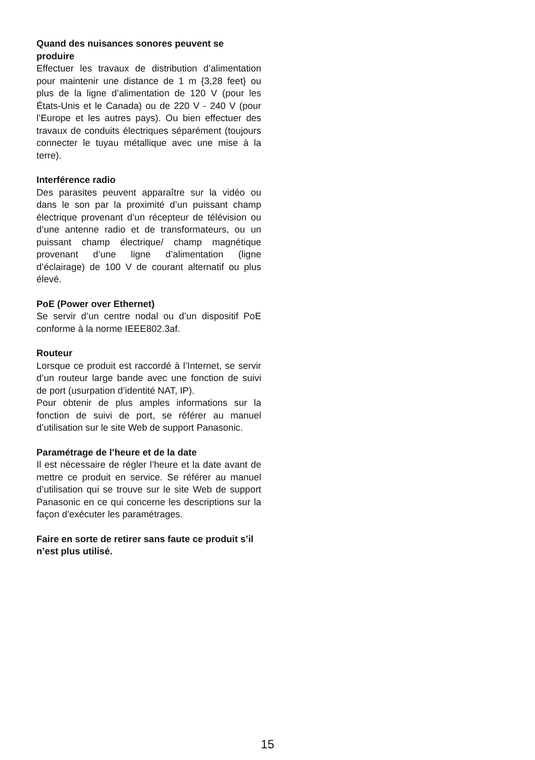Quand des nuisances sonores peuvent se produire
Effectuer les travaux de distribution d’alimentation pour maintenir une distance de 1 m {3,28 feet} ou plus de la ligne d’alimentation de 120 V (pour les États-Unis et le Canada) ou de 220 V - 240 V (pour l’Europe et les autres pays). Ou bien effectuer des travaux de conduits électriques séparément (toujours connecter le tuyau métallique avec une mise à la terre).
Interférence radio
Des parasites peuvent apparaître sur la vidéo ou dans le son par la proximité d’un puissant champ électrique provenant d’un récepteur de télévision ou d’une antenne radio et de transformateurs, ou un puissant champ électrique/ champ magnétique provenant d’une ligne d’alimentation (ligne d’éclairage) de 100 V de courant alternatif ou plus élevé.
PoE (Power over Ethernet)
Se servir d’un centre nodal ou d’un dispositif PoE conforme à la norme IEEE802.3af.
Routeur
Lorsque ce produit est raccordé à l’Internet, se servir d’un routeur large bande avec une fonction de suivi de port (usurpation d’identité NAT, IP).
Pour obtenir de plus amples informations sur la fonction de suivi de port, se référer au manuel d’utilisation sur le site Web de support Panasonic.
Paramétrage de l’heure et de la date
Il est nécessaire de régler l’heure et la date avant de mettre ce produit en service. Se référer au manuel d’utilisation qui se trouve sur le site Web de support Panasonic en ce qui concerne les descriptions sur la façon d’exécuter les paramétrages.
Faire en sorte de retirer sans faute ce produit s’il n’est plus utilisé.
15